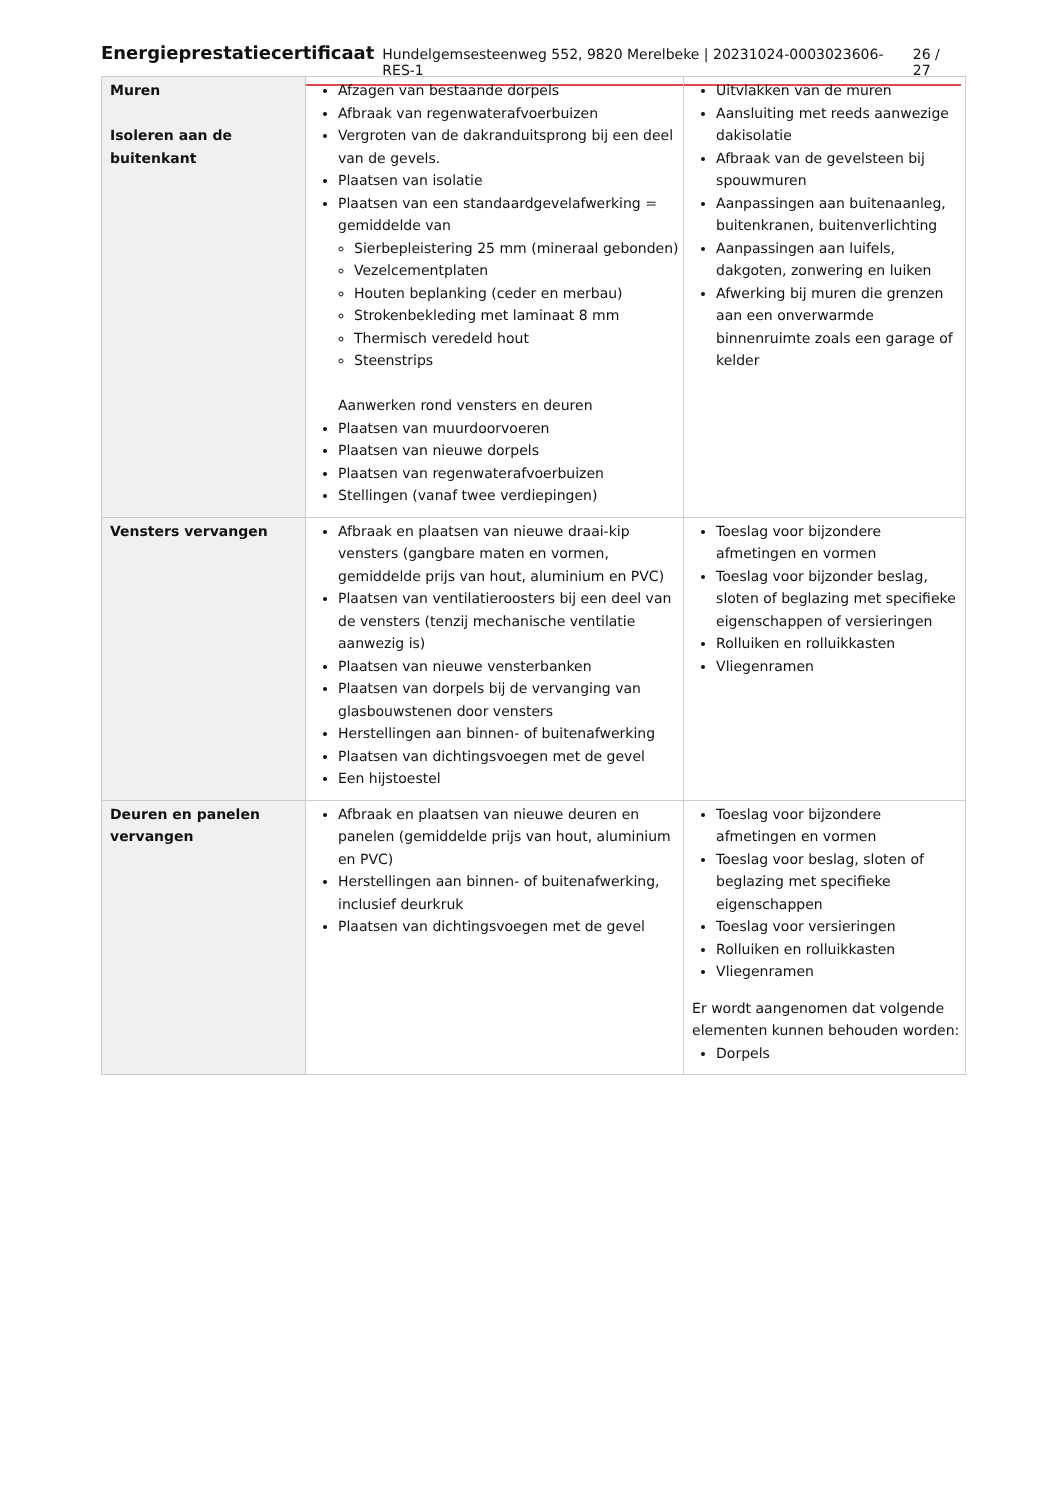Energieprestatiecertificaat Hundelgemsesteenweg 552, 9820 Merelbeke | 20231024-0003023606-RES-1 26 / 27
| Muren Isoleren aan de buitenkant | Afzagen van bestaande dorpels Afbraak van regenwaterafvoerbuizen Vergroten van de dakranduitsprong bij een deel van de gevels. Plaatsen van isolatie Plaatsen van een standaardgevelafwerking = gemiddelde van Sierbepleistering 25 mm (mineraal gebonden) Vezelcementplaten Houten beplanking (ceder en merbau) Strokenbekleding met laminaat 8 mm Thermisch veredeld hout Steenstrips Aanwerken rond vensters en deuren Plaatsen van muurdoorvoeren Plaatsen van nieuwe dorpels Plaatsen van regenwaterafvoerbuizen Stellingen (vanaf twee verdiepingen) | Uitvlakken van de muren Aansluiting met reeds aanwezige dakisolatie Afbraak van de gevelsteen bij spouwmuren Aanpassingen aan buitenaanleg, buitenkranen, buitenverlichting Aanpassingen aan luifels, dakgoten, zonwering en luiken Afwerking bij muren die grenzen aan een onverwarmde binnenruimte zoals een garage of kelder |
| Vensters vervangen | Afbraak en plaatsen van nieuwe draai-kip vensters (gangbare maten en vormen, gemiddelde prijs van hout, aluminium en PVC) Plaatsen van ventilatieroosters bij een deel van de vensters (tenzij mechanische ventilatie aanwezig is) Plaatsen van nieuwe vensterbanken Plaatsen van dorpels bij de vervanging van glasbouwstenen door vensters Herstellingen aan binnen- of buitenafwerking Plaatsen van dichtingsvoegen met de gevel Een hijstoestel | Toeslag voor bijzondere afmetingen en vormen Toeslag voor bijzonder beslag, sloten of beglazing met specifieke eigenschappen of versieringen Rolluiken en rolluikkasten Vliegenramen |
| Deuren en panelen vervangen | Afbraak en plaatsen van nieuwe deuren en panelen (gemiddelde prijs van hout, aluminium en PVC) Herstellingen aan binnen- of buitenafwerking, inclusief deurkruk Plaatsen van dichtingsvoegen met de gevel | Toeslag voor bijzondere afmetingen en vormen Toeslag voor beslag, sloten of beglazing met specifieke eigenschappen Toeslag voor versieringen Rolluiken en rolluikkasten Vliegenramen Er wordt aangenomen dat volgende elementen kunnen behouden worden: Dorpels |